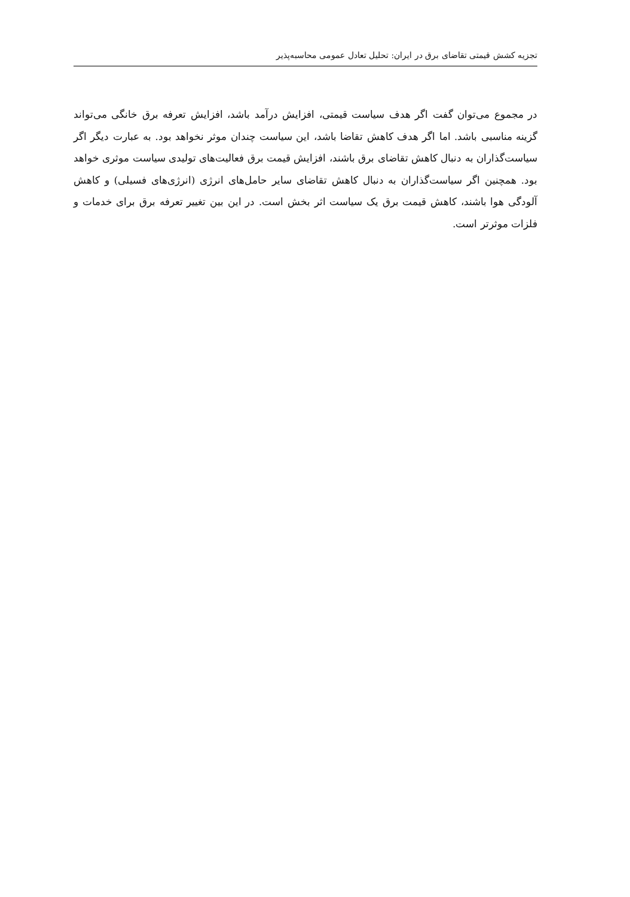تجزیه کشش قیمتی تقاضای برق در ایران: تحلیل تعادل عمومی محاسبه‌پذیر
در مجموع می‌توان گفت اگر هدف سیاست قیمتی، افزایش درآمد باشد، افزایش تعرفه برق خانگی می‌تواند گزینه مناسبی باشد. اما اگر هدف کاهش تقاضا باشد، این سیاست چندان موثر نخواهد بود. به عبارت دیگر اگر سیاست‌گذاران به دنبال کاهش تقاضای برق باشند، افزایش قیمت برق فعالیت‌های تولیدی سیاست موثری خواهد بود. همچنین اگر سیاست‌گذاران به دنبال کاهش تقاضای سایر حامل‌های انرژی (انرژی‌های فسیلی) و کاهش آلودگی هوا باشند، کاهش قیمت برق یک سیاست اثر بخش است. در این بین تغییر تعرفه برق برای خدمات و فلزات موثرتر است.